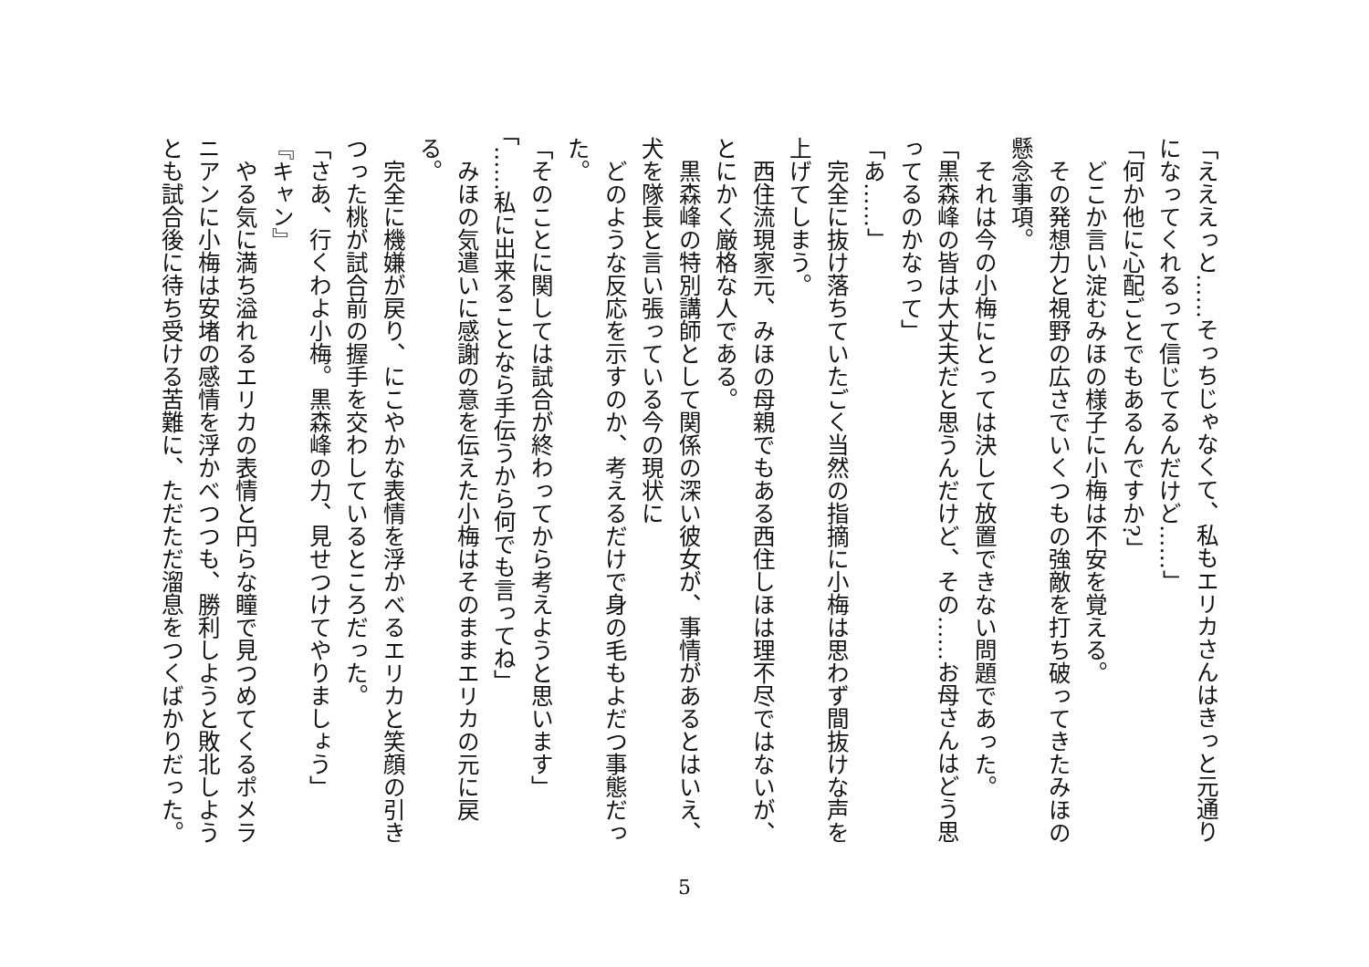「えええっと……そっちじゃなくて、私もエリカさんはきっと元通りになってくれるって信じてるんだけど……」
「何か他に心配ごとでもあるんですか?」
　どこか言い淀むみほの様子に小梅は不安を覚える。
　その発想力と視野の広さでいくつもの強敵を打ち破ってきたみほの懸念事項。
　それは今の小梅にとっては決して放置できない問題であった。
「黒森峰の皆は大丈夫だと思うんだけど、その……お母さんはどう思ってるのかなって」
「あ……」
　完全に抜け落ちていたごく当然の指摘に小梅は思わず間抜けな声を上げてしまう。
　西住流現家元、みほの母親でもある西住しほは理不尽ではないが、とにかく厳格な人である。
　黒森峰の特別講師として関係の深い彼女が、事情があるとはいえ、犬を隊長と言い張っている今の現状に
　どのような反応を示すのか、考えるだけで身の毛もよだつ事態だった。
「そのことに関しては試合が終わってから考えようと思います」
「……私に出来ることなら手伝うから何でも言ってね」
　みほの気遣いに感謝の意を伝えた小梅はそのままエリカの元に戻る。
　完全に機嫌が戻り、にこやかな表情を浮かべるエリカと笑顔の引きつった桃が試合前の握手を交わしているところだった。
「さあ、行くわよ小梅。黒森峰の力、見せつけてやりましょう」
『キャン』
　やる気に満ち溢れるエリカの表情と円らな瞳で見つめてくるポメラニアンに小梅は安堵の感情を浮かべつつも、勝利しようと敗北しようとも試合後に待ち受ける苦難に、ただただ溜息をつくばかりだった。
5